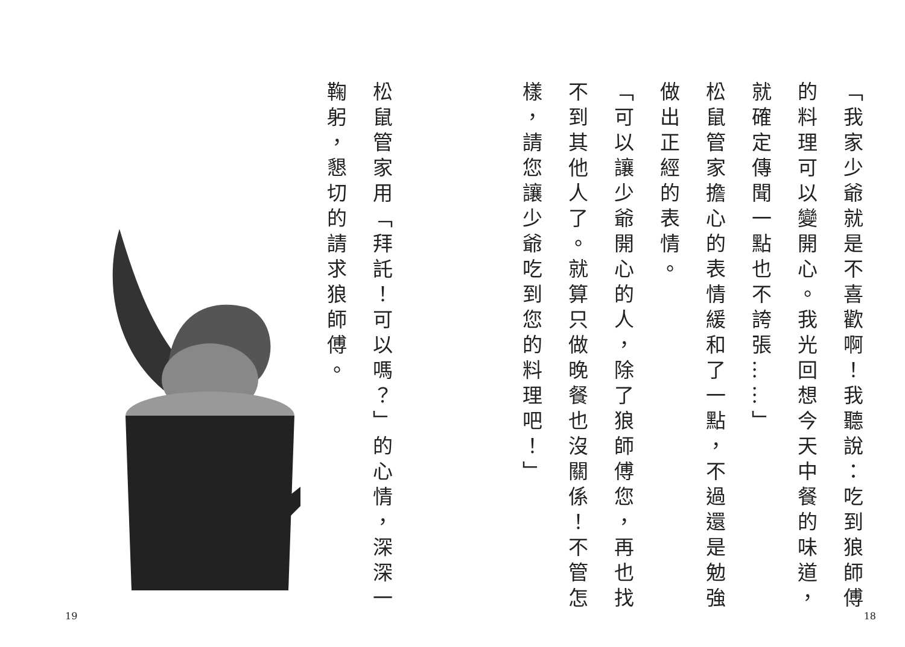「我家少爺就是不喜歡啊！我聽說：吃到狼師傅的料理可以變開心。我光回想今天中餐的味道，就確定傳聞一點也不誇張……」
松鼠管家擔心的表情緩和了一點，不過還是勉強做出正經的表情。
「可以讓少爺開心的人，除了狼師傅您，再也找不到其他人了。就算只做晚餐也沒關係！不管怎樣，請您讓少爺吃到您的料理吧！」
18
松鼠管家用「拜託！可以嗎？」的心情，深深一鞠躬，懇切的請求狼師傅。
19